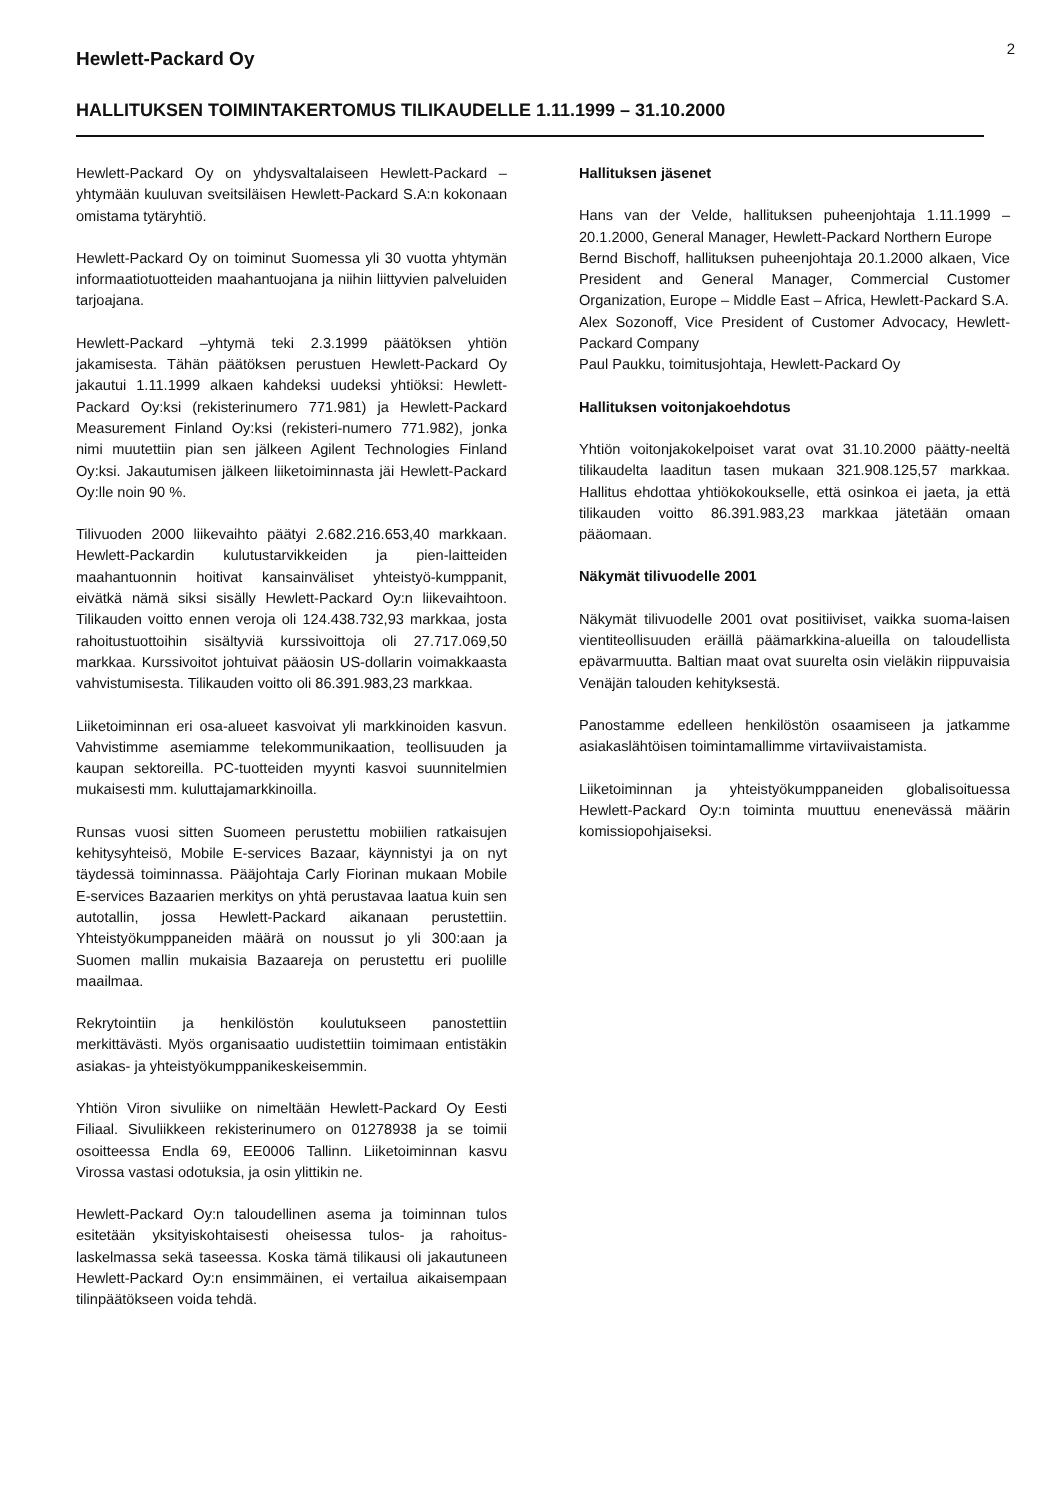2
Hewlett-Packard Oy
HALLITUKSEN TOIMINTAKERTOMUS TILIKAUDELLE 1.11.1999 – 31.10.2000
Hewlett-Packard Oy on yhdysvaltalaiseen Hewlett-Packard –yhtymään kuuluvan sveitsiläisen Hewlett-Packard S.A:n kokonaan omistama tytäryhtiö.
Hewlett-Packard Oy on toiminut Suomessa yli 30 vuotta yhtymän informaatiotuotteiden maahantuojana ja niihin liittyvien palveluiden tarjoajana.
Hewlett-Packard –yhtymä teki 2.3.1999 päätöksen yhtiön jakamisesta. Tähän päätöksen perustuen Hewlett-Packard Oy jakautui 1.11.1999 alkaen kahdeksi uudeksi yhtiöksi: Hewlett-Packard Oy:ksi (rekisterinumero 771.981) ja Hewlett-Packard Measurement Finland Oy:ksi (rekisteri-numero 771.982), jonka nimi muutettiin pian sen jälkeen Agilent Technologies Finland Oy:ksi. Jakautumisen jälkeen liiketoiminnasta jäi Hewlett-Packard Oy:lle noin 90 %.
Tilivuoden 2000 liikevaihto päätyi 2.682.216.653,40 markkaan. Hewlett-Packardin kulutustarvikkeiden ja pien-laitteiden maahantuonnin hoitivat kansainväliset yhteistyö-kumppanit, eivätkä nämä siksi sisälly Hewlett-Packard Oy:n liikevaihtoon. Tilikauden voitto ennen veroja oli 124.438.732,93 markkaa, josta rahoitustuottoihin sisältyviä kurssivoittoja oli 27.717.069,50 markkaa. Kurssivoitot johtuivat pääosin US-dollarin voimakkaasta vahvistumisesta. Tilikauden voitto oli 86.391.983,23 markkaa.
Liiketoiminnan eri osa-alueet kasvoivat yli markkinoiden kasvun. Vahvistimme asemiamme telekommunikaation, teollisuuden ja kaupan sektoreilla. PC-tuotteiden myynti kasvoi suunnitelmien mukaisesti mm. kuluttajamarkkinoilla.
Runsas vuosi sitten Suomeen perustettu mobiilien ratkaisujen kehitysyhteisö, Mobile E-services Bazaar, käynnistyi ja on nyt täydessä toiminnassa. Pääjohtaja Carly Fiorinan mukaan Mobile E-services Bazaarien merkitys on yhtä perustavaa laatua kuin sen autotallin, jossa Hewlett-Packard aikanaan perustettiin. Yhteistyökumppaneiden määrä on noussut jo yli 300:aan ja Suomen mallin mukaisia Bazaareja on perustettu eri puolille maailmaa.
Rekrytointiin ja henkilöstön koulutukseen panostettiin merkittävästi. Myös organisaatio uudistettiin toimimaan entistäkin asiakas- ja yhteistyökumppanikeskeisemmin.
Yhtiön Viron sivuliike on nimeltään Hewlett-Packard Oy Eesti Filiaal. Sivuliikkeen rekisterinumero on 01278938 ja se toimii osoitteessa Endla 69, EE0006 Tallinn. Liiketoiminnan kasvu Virossa vastasi odotuksia, ja osin ylittikin ne.
Hewlett-Packard Oy:n taloudellinen asema ja toiminnan tulos esitetään yksityiskohtaisesti oheisessa tulos- ja rahoitus-laskelmassa sekä taseessa. Koska tämä tilikausi oli jakautuneen Hewlett-Packard Oy:n ensimmäinen, ei vertailua aikaisempaan tilinpäätökseen voida tehdä.
Hallituksen jäsenet
Hans van der Velde, hallituksen puheenjohtaja 1.11.1999 – 20.1.2000, General Manager, Hewlett-Packard Northern Europe
Bernd Bischoff, hallituksen puheenjohtaja 20.1.2000 alkaen, Vice President and General Manager, Commercial Customer Organization, Europe – Middle East – Africa, Hewlett-Packard S.A.
Alex Sozonoff, Vice President of Customer Advocacy, Hewlett-Packard Company
Paul Paukku, toimitusjohtaja, Hewlett-Packard Oy
Hallituksen voitonjakoehdotus
Yhtiön voitonjakokelpoiset varat ovat 31.10.2000 päätty-neeltä tilikaudelta laaditun tasen mukaan 321.908.125,57 markkaa. Hallitus ehdottaa yhtiökokoukselle, että osinkoa ei jaeta, ja että tilikauden voitto 86.391.983,23 markkaa jätetään omaan pääomaan.
Näkymät tilivuodelle 2001
Näkymät tilivuodelle 2001 ovat positiiviset, vaikka suoma-laisen vientiteollisuuden eräillä päämarkkina-alueilla on taloudellista epävarmuutta. Baltian maat ovat suurelta osin vieläkin riippuvaisia Venäjän talouden kehityksestä.
Panostamme edelleen henkilöstön osaamiseen ja jatkamme asiakaslähtöisen toimintamallimme virtaviivaistamista.
Liiketoiminnan ja yhteistyökumppaneiden globalisoituessa Hewlett-Packard Oy:n toiminta muuttuu enenevässä määrin komissiopohjaiseksi.